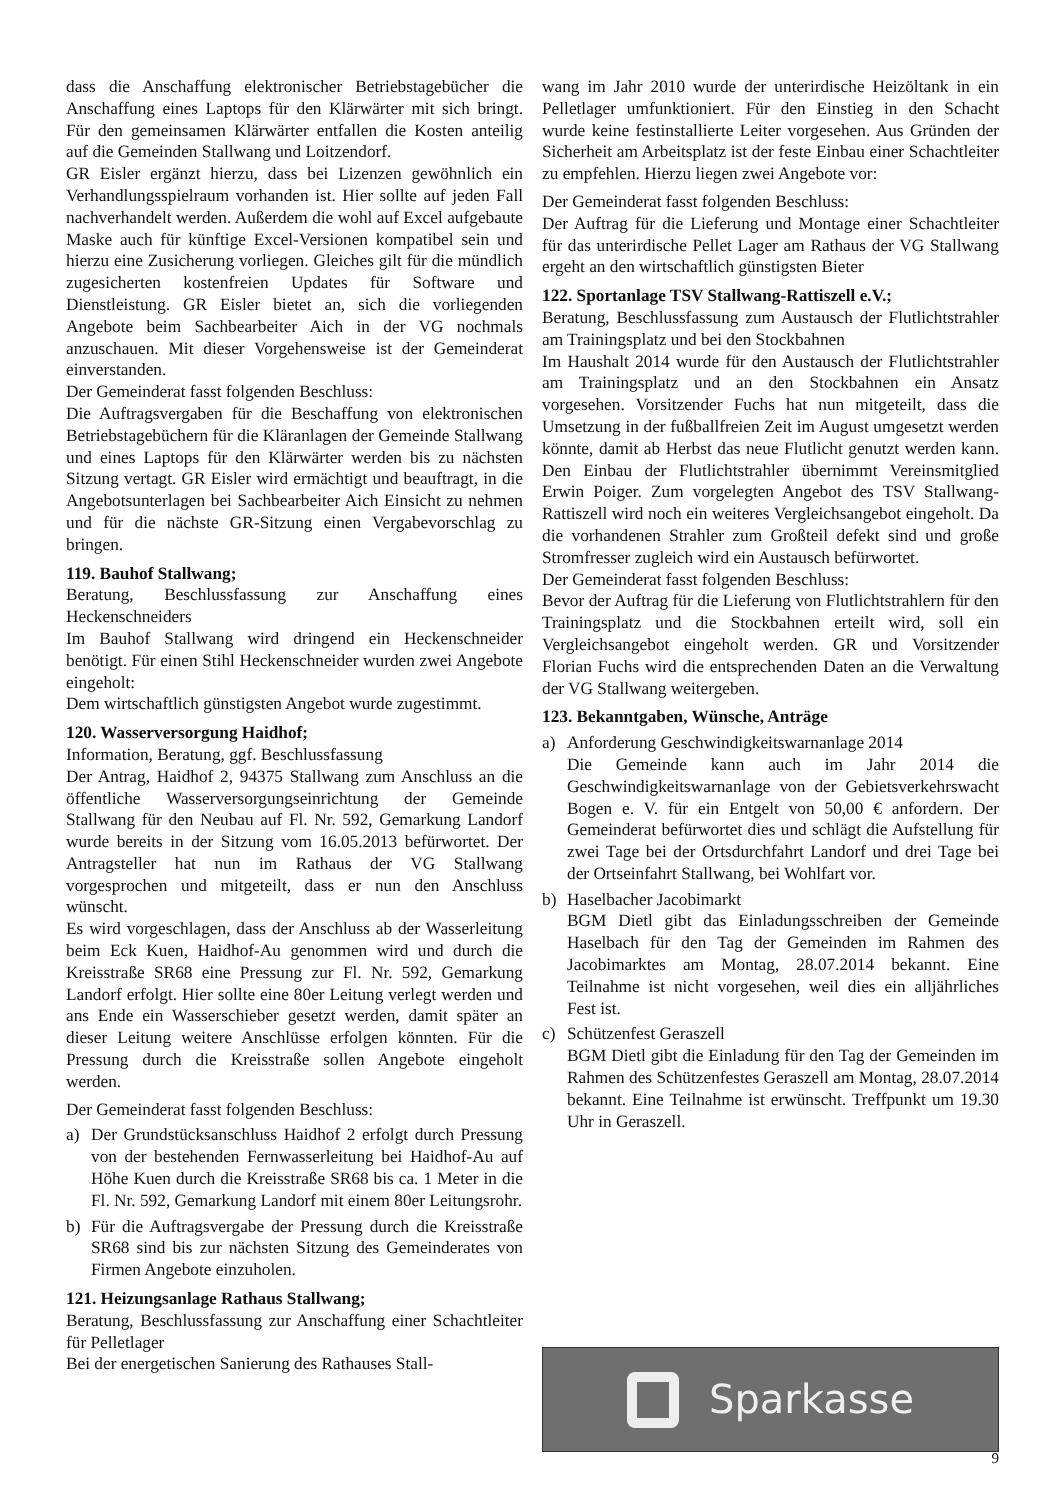dass die Anschaffung elektronischer Betriebstagebücher die Anschaffung eines Laptops für den Klärwärter mit sich bringt. Für den gemeinsamen Klärwärter entfallen die Kosten anteilig auf die Gemeinden Stallwang und Loitzendorf.
GR Eisler ergänzt hierzu, dass bei Lizenzen gewöhnlich ein Verhandlungsspielraum vorhanden ist. Hier sollte auf jeden Fall nachverhandelt werden. Außerdem die wohl auf Excel aufgebaute Maske auch für künftige Excel-Versionen kompatibel sein und hierzu eine Zusicherung vorliegen. Gleiches gilt für die mündlich zugesicherten kostenfreien Updates für Software und Dienstleistung. GR Eisler bietet an, sich die vorliegenden Angebote beim Sachbearbeiter Aich in der VG nochmals anzuschauen. Mit dieser Vorgehensweise ist der Gemeinderat einverstanden.
Der Gemeinderat fasst folgenden Beschluss:
Die Auftragsvergaben für die Beschaffung von elektronischen Betriebstagebüchern für die Kläranlagen der Gemeinde Stallwang und eines Laptops für den Klärwärter werden bis zu nächsten Sitzung vertagt. GR Eisler wird ermächtigt und beauftragt, in die Angebotsunterlagen bei Sachbearbeiter Aich Einsicht zu nehmen und für die nächste GR-Sitzung einen Vergabevorschlag zu bringen.
119. Bauhof Stallwang;
Beratung, Beschlussfassung zur Anschaffung eines Heckenschneiders
Im Bauhof Stallwang wird dringend ein Heckenschneider benötigt. Für einen Stihl Heckenschneider wurden zwei Angebote eingeholt:
Dem wirtschaftlich günstigsten Angebot wurde zugestimmt.
120. Wasserversorgung Haidhof;
Information, Beratung, ggf. Beschlussfassung
Der Antrag, Haidhof 2, 94375 Stallwang zum Anschluss an die öffentliche Wasserversorgungseinrichtung der Gemeinde Stallwang für den Neubau auf Fl. Nr. 592, Gemarkung Landorf wurde bereits in der Sitzung vom 16.05.2013 befürwortet. Der Antragsteller hat nun im Rathaus der VG Stallwang vorgesprochen und mitgeteilt, dass er nun den Anschluss wünscht.
Es wird vorgeschlagen, dass der Anschluss ab der Wasserleitung beim Eck Kuen, Haidhof-Au genommen wird und durch die Kreisstraße SR68 eine Pressung zur Fl. Nr. 592, Gemarkung Landorf erfolgt. Hier sollte eine 80er Leitung verlegt werden und ans Ende ein Wasserschieber gesetzt werden, damit später an dieser Leitung weitere Anschlüsse erfolgen könnten. Für die Pressung durch die Kreisstraße sollen Angebote eingeholt werden.
Der Gemeinderat fasst folgenden Beschluss:
a) Der Grundstücksanschluss Haidhof 2 erfolgt durch Pressung von der bestehenden Fernwasserleitung bei Haidhof-Au auf Höhe Kuen durch die Kreisstraße SR68 bis ca. 1 Meter in die Fl. Nr. 592, Gemarkung Landorf mit einem 80er Leitungsrohr.
b) Für die Auftragsvergabe der Pressung durch die Kreisstraße SR68 sind bis zur nächsten Sitzung des Gemeinderates von Firmen Angebote einzuholen.
121. Heizungsanlage Rathaus Stallwang;
Beratung, Beschlussfassung zur Anschaffung einer Schachtleiter für Pelletlager
Bei der energetischen Sanierung des Rathauses Stall-
wang im Jahr 2010 wurde der unterirdische Heizöltank in ein Pelletlager umfunktioniert. Für den Einstieg in den Schacht wurde keine festinstallierte Leiter vorgesehen. Aus Gründen der Sicherheit am Arbeitsplatz ist der feste Einbau einer Schachtleiter zu empfehlen. Hierzu liegen zwei Angebote vor:
Der Gemeinderat fasst folgenden Beschluss:
Der Auftrag für die Lieferung und Montage einer Schachtleiter für das unterirdische Pellet Lager am Rathaus der VG Stallwang ergeht an den wirtschaftlich günstigsten Bieter
122. Sportanlage TSV Stallwang-Rattiszell e.V.;
Beratung, Beschlussfassung zum Austausch der Flutlichtstrahler am Trainingsplatz und bei den Stockbahnen
Im Haushalt 2014 wurde für den Austausch der Flutlichtstrahler am Trainingsplatz und an den Stockbahnen ein Ansatz vorgesehen. Vorsitzender Fuchs hat nun mitgeteilt, dass die Umsetzung in der fußballfreien Zeit im August umgesetzt werden könnte, damit ab Herbst das neue Flutlicht genutzt werden kann. Den Einbau der Flutlichtstrahler übernimmt Vereinsmitglied Erwin Poiger. Zum vorgelegten Angebot des TSV Stallwang-Rattiszell wird noch ein weiteres Vergleichsangebot eingeholt. Da die vorhandenen Strahler zum Großteil defekt sind und große Stromfresser zugleich wird ein Austausch befürwortet.
Der Gemeinderat fasst folgenden Beschluss:
Bevor der Auftrag für die Lieferung von Flutlichtstrahlern für den Trainingsplatz und die Stockbahnen erteilt wird, soll ein Vergleichsangebot eingeholt werden. GR und Vorsitzender Florian Fuchs wird die entsprechenden Daten an die Verwaltung der VG Stallwang weitergeben.
123. Bekanntgaben, Wünsche, Anträge
a) Anforderung Geschwindigkeitswarnanlage 2014
Die Gemeinde kann auch im Jahr 2014 die Geschwindigkeitswarnanlage von der Gebietsverkehrswacht Bogen e. V. für ein Entgelt von 50,00 € anfordern. Der Gemeinderat befürwortet dies und schlägt die Aufstellung für zwei Tage bei der Ortsdurchfahrt Landorf und drei Tage bei der Ortseinfahrt Stallwang, bei Wohlfart vor.
b) Haselbacher Jacobimarkt
BGM Dietl gibt das Einladungsschreiben der Gemeinde Haselbach für den Tag der Gemeinden im Rahmen des Jacobimarktes am Montag, 28.07.2014 bekannt. Eine Teilnahme ist nicht vorgesehen, weil dies ein alljährliches Fest ist.
c) Schützenfest Geraszell
BGM Dietl gibt die Einladung für den Tag der Gemeinden im Rahmen des Schützenfestes Geraszell am Montag, 28.07.2014 bekannt. Eine Teilnahme ist erwünscht. Treffpunkt um 19.30 Uhr in Geraszell.
Sparkasse
9